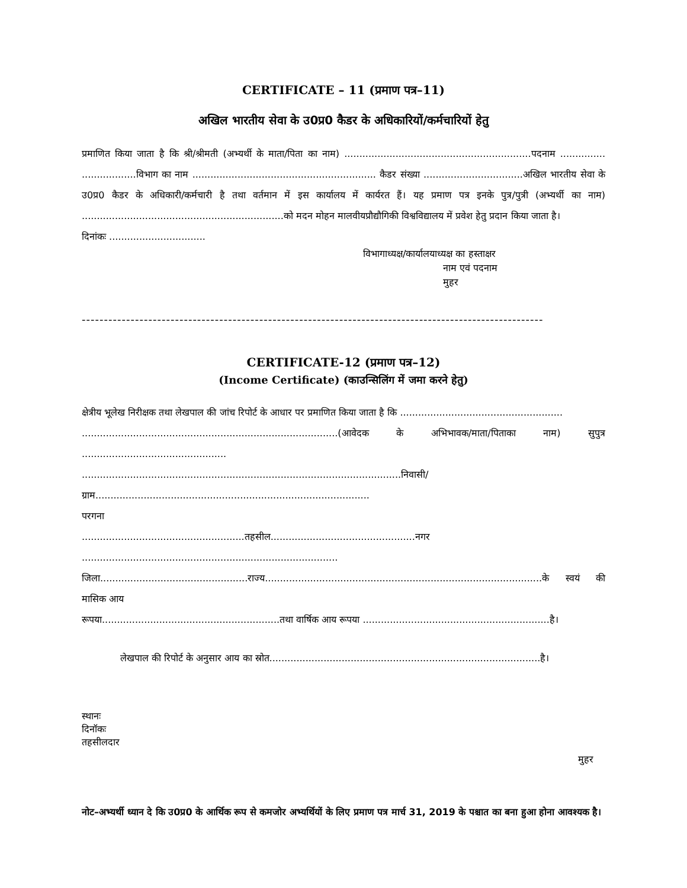CERTIFICATE – 11 (प्रमाण पत्र–11)
अखिल भारतीय सेवा के उ0प्र0 कैडर के अधिकारियों/कर्मचारियों हेतु
प्रमाणित किया जाता है कि श्री/श्रीमती (अभ्यर्थी के माता/पिता का नाम) ..............................................................पदनाम ............... ..................विभाग का नाम ............................................................. कैडर संख्या .................................अखिल भारतीय सेवा के उ0प्र0 कैडर के अधिकारी/कर्मचारी है तथा वर्तमान में इस कार्यालय में कार्यरत हैं। यह प्रमाण पत्र इनके पुत्र/पुत्री (अभ्यर्थी का नाम) ...................................................................को मदन मोहन मालवीयप्रौद्यौगिकी विश्वविद्यालय में प्रवेश हेतु प्रदान किया जाता है।
दिनांकः ................................
विभागाध्यक्ष/कार्यालयाध्यक्ष का हस्ताक्षर
नाम एवं पदनाम
मुहर
--------------------------------------------------------------------------------------------------------
CERTIFICATE-12 (प्रमाण पत्र–12)
(Income Certificate) (काउन्सिलिंग में जमा करने हेतु)
क्षेत्रीय भूलेख निरीक्षक तथा लेखपाल की जांच रिपोर्ट के आधार पर प्रमाणित किया जाता है कि ......................................................
.....................................................................................(आवेदक के अभिभावक/माता/पिताका नाम) सुपुत्र ................................................
..........................................................................................................निवासी/ग्राम...........................................................................................
परगना
......................................................तहसील................................................नगर .....................................................................................
जिला.................................................राज्य............................................................................................के स्वयं की मासिक आय
रूपया...........................................................तथा वार्षिक आय रूपया ..............................................................है।
लेखपाल की रिपोर्ट के अनुसार आय का स्रोत..........................................................................................है।
स्थानः
दिनॉकः
तहसीलदार
मुहर
नोट–अभ्यर्थी ध्यान दे कि उ0प्र0 के आर्थिक रूप से कमजोर अभ्यर्थियों के लिए प्रमाण पत्र मार्च 31, 2019 के पश्चात का बना हुआ होना आवश्यक है।